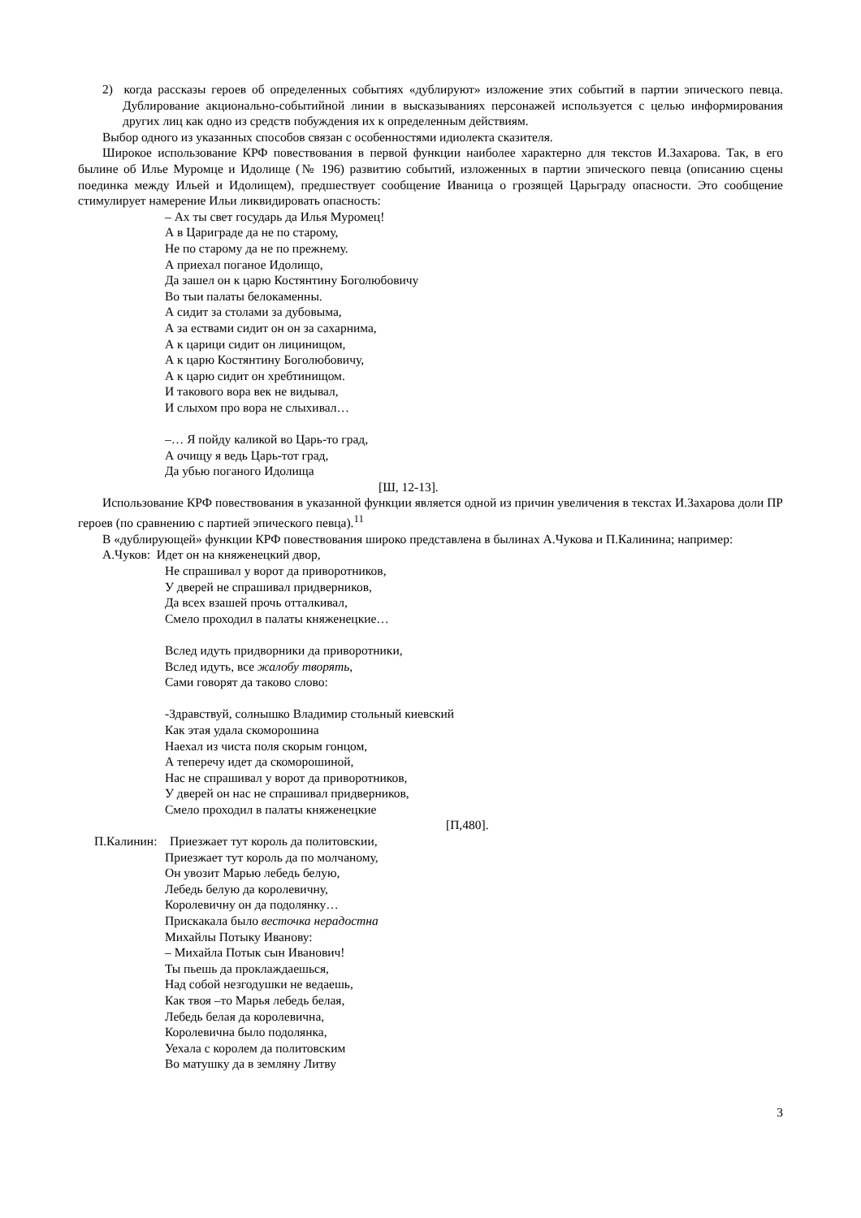2) когда рассказы героев об определенных событиях «дублируют» изложение этих событий в партии эпического певца. Дублирование акционально-событийной линии в высказываниях персонажей используется с целью информирования других лиц как одно из средств побуждения их к определенным действиям.
Выбор одного из указанных способов связан с особенностями идиолекта сказителя.
Широкое использование КРФ повествования в первой функции наиболее характерно для текстов И.Захарова. Так, в его былине об Илье Муромце и Идолище (№ 196) развитию событий, изложенных в партии эпического певца (описанию сцены поединка между Ильей и Идолищем), предшествует сообщение Иваница о грозящей Царьграду опасности. Это сообщение стимулирует намерение Ильи ликвидировать опасность:
– Ах ты свет государь да Илья Муромец!
А в Цариграде да не по старому,
Не по старому да не по прежнему.
А приехал поганое Идолищо,
Да зашел он к царю Костянтину Боголюбовичу
Во тыи палаты белокаменны.
А сидит за столами за дубовыма,
А за ествами сидит он он за сахарнима,
А к царици сидит он лицинищом,
А к царю Костянтину Боголюбовичу,
А к царю сидит он хребтинищом.
И такового вора век не видывал,
И слыхом про вора не слыхивал…
–… Я пойду каликой во Царь-то град,
А очищу я ведь Царь-тот град,
Да убью поганого Идолища
[Ш, 12-13].
Использование КРФ повествования в указанной функции является одной из причин увеличения в текстах И.Захарова доли ПР героев (по сравнению с партией эпического певца).<sup>11</sup>
В «дублирующей» функции КРФ повествования широко представлена в былинах А.Чукова и П.Калинина; например:
А.Чуков: Идет он на княженецкий двор,
Не спрашивал у ворот да приворотников,
У дверей не спрашивал придверников,
Да всех взашей прочь отталкивал,
Смело проходил в палаты княженецкие…
Вслед идуть придворники да приворотники,
Вслед идуть, все жалобу творять,
Сами говорят да таково слово:
-Здравствуй, солнышко Владимир стольный киевский
Как этая удала скоморошина
Наехал из чиста поля скорым гонцом,
А теперечу идет да скоморошиной,
Нас не спрашивал у ворот да приворотников,
У дверей он нас не спрашивал придверников,
Смело проходил в палаты княженецкие
[П,480].
П.Калинин: Приезжает тут король да политовскии,
Приезжает тут король да по молчаному,
Он увозит Марью лебедь белую,
Лебедь белую да королевичну,
Королевичну он да подолянку…
Прискакала было весточка нерадостна
Михайлы Потыку Иванову:
– Михайла Потык сын Иванович!
Ты пьешь да проклаждаешься,
Над собой незгодушки не ведаешь,
Как твоя –то Марья лебедь белая,
Лебедь белая да королевична,
Королевична было подолянка,
Уехала с королем да политовским
Во матушку да в земляну Литву
3